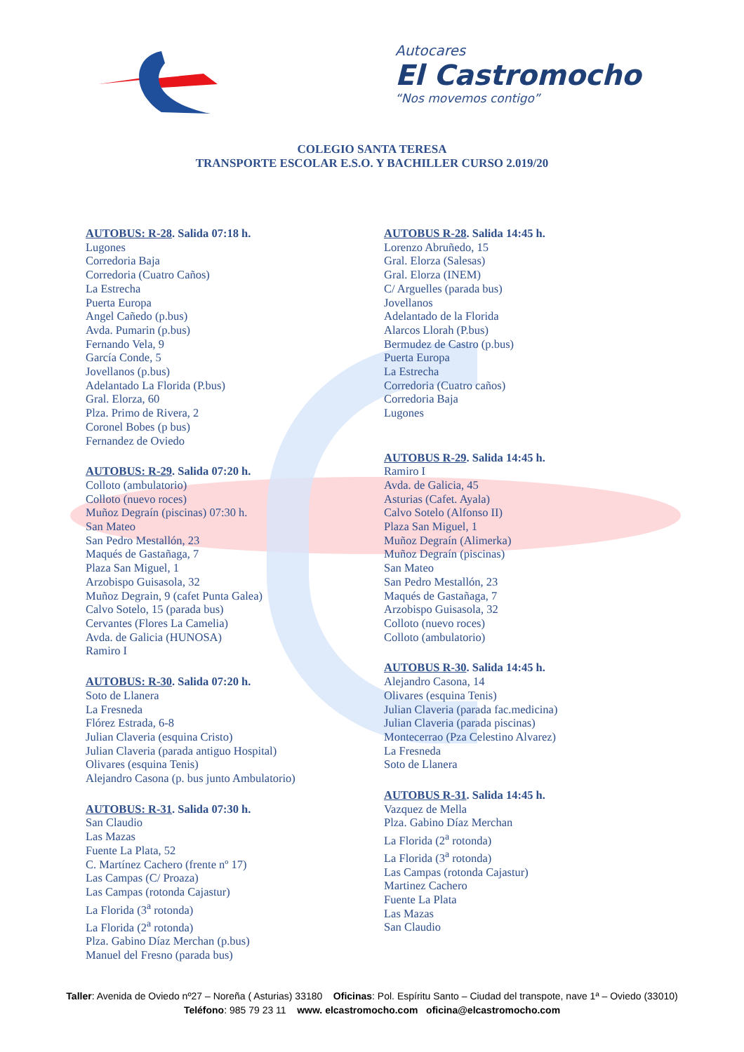Autocares
El Castromocho
“Nos movemos contigo”
COLEGIO SANTA TERESA
TRANSPORTE ESCOLAR E.S.O. Y BACHILLER CURSO 2.019/20
AUTOBUS: R-28. Salida 07:18 h.
Lugones
Corredoria Baja
Corredoria (Cuatro Caños)
La Estrecha
Puerta Europa
Angel Cañedo (p.bus)
Avda. Pumarin (p.bus)
Fernando Vela, 9
García Conde, 5
Jovellanos (p.bus)
Adelantado La Florida (P.bus)
Gral. Elorza, 60
Plza. Primo de Rivera, 2
Coronel Bobes (p bus)
Fernandez de Oviedo
AUTOBUS: R-29. Salida 07:20 h.
Colloto (ambulatorio)
Colloto (nuevo roces)
Muñoz Degraín (piscinas) 07:30 h.
San Mateo
San Pedro Mestallón, 23
Maqués de Gastañaga, 7
Plaza San Miguel, 1
Arzobispo Guisasola, 32
Muñoz Degrain, 9 (cafet Punta Galea)
Calvo Sotelo, 15 (parada bus)
Cervantes (Flores La Camelia)
Avda. de Galicia (HUNOSA)
Ramiro I
AUTOBUS: R-30. Salida 07:20 h.
Soto de Llanera
La Fresneda
Flórez Estrada, 6-8
Julian Claveria (esquina Cristo)
Julian Claveria (parada antiguo Hospital)
Olivares (esquina Tenis)
Alejandro Casona (p. bus junto Ambulatorio)
AUTOBUS: R-31. Salida 07:30 h.
San Claudio
Las Mazas
Fuente La Plata, 52
C. Martínez Cachero (frente nº 17)
Las Campas (C/ Proaza)
Las Campas (rotonda Cajastur)
La Florida (3<sup>a</sup> rotonda)
La Florida (2<sup>a</sup> rotonda)
Plza. Gabino Díaz Merchan (p.bus)
Manuel del Fresno (parada bus)
AUTOBUS R-28. Salida 14:45 h.
Lorenzo Abruñedo, 15
Gral. Elorza (Salesas)
Gral. Elorza (INEM)
C/ Arguelles (parada bus)
Jovellanos
Adelantado de la Florida
Alarcos Llorah (P.bus)
Bermudez de Castro (p.bus)
Puerta Europa
La Estrecha
Corredoria (Cuatro caños)
Corredoria Baja
Lugones
AUTOBUS R-29. Salida 14:45 h.
Ramiro I
Avda. de Galicia, 45
Asturias (Cafet. Ayala)
Calvo Sotelo (Alfonso II)
Plaza San Miguel, 1
Muñoz Degraín (Alimerka)
Muñoz Degraín (piscinas)
San Mateo
San Pedro Mestallón, 23
Maqués de Gastañaga, 7
Arzobispo Guisasola, 32
Colloto (nuevo roces)
Colloto (ambulatorio)
AUTOBUS R-30. Salida 14:45 h.
Alejandro Casona, 14
Olivares (esquina Tenis)
Julian Claveria (parada fac.medicina)
Julian Claveria (parada piscinas)
Montecerrao (Pza Celestino Alvarez)
La Fresneda
Soto de Llanera
AUTOBUS R-31. Salida 14:45 h.
Vazquez de Mella
Plza. Gabino Díaz Merchan
La Florida (2<sup>a</sup> rotonda)
La Florida (3<sup>a</sup> rotonda)
Las Campas (rotonda Cajastur)
Martinez Cachero
Fuente La Plata
Las Mazas
San Claudio
Taller: Avenida de Oviedo nº27 – Noreña ( Asturias) 33180 Oficinas: Pol. Espíritu Santo – Ciudad del transpote, nave 1ª – Oviedo (33010)
Teléfono: 985 79 23 11 www. elcastromocho.com oficina@elcastromocho.com